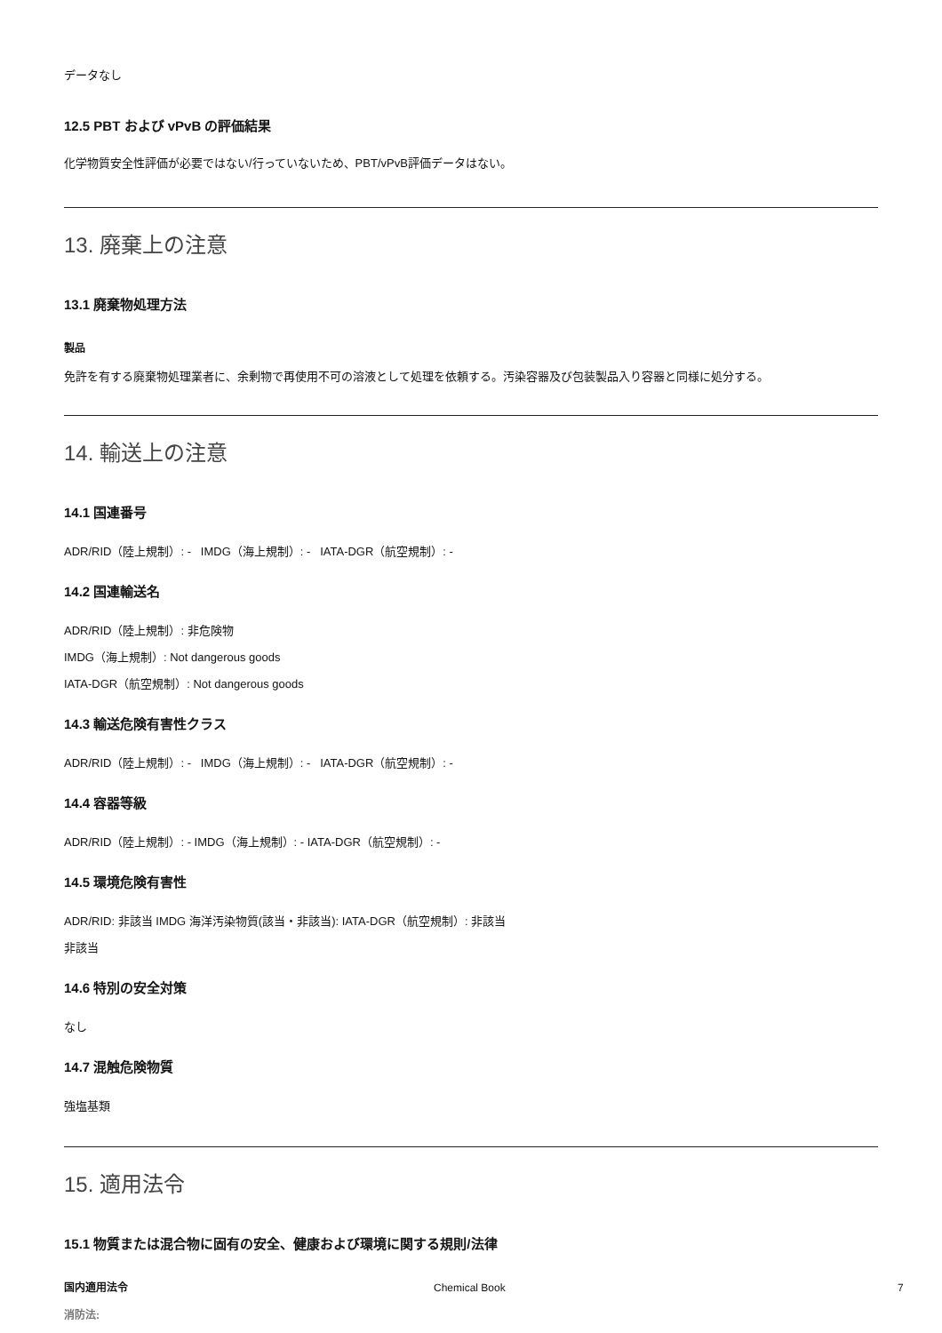データなし
12.5 PBT および vPvB の評価結果
化学物質安全性評価が必要ではない/行っていないため、PBT/vPvB評価データはない。
13. 廃棄上の注意
13.1 廃棄物処理方法
製品
免許を有する廃棄物処理業者に、余剰物で再使用不可の溶液として処理を依頼する。汚染容器及び包装製品入り容器と同様に処分する。
14. 輸送上の注意
14.1 国連番号
ADR/RID（陸上規制）: - IMDG（海上規制）: - IATA-DGR（航空規制）: -
14.2 国連輸送名
ADR/RID（陸上規制）: 非危険物
IMDG（海上規制）: Not dangerous goods
IATA-DGR（航空規制）: Not dangerous goods
14.3 輸送危険有害性クラス
ADR/RID（陸上規制）: - IMDG（海上規制）: - IATA-DGR（航空規制）: -
14.4 容器等級
ADR/RID（陸上規制）: - IMDG（海上規制）: - IATA-DGR（航空規制）: -
14.5 環境危険有害性
ADR/RID: 非該当 IMDG 海洋汚染物質(該当・非該当): IATA-DGR（航空規制）: 非該当
非該当
14.6 特別の安全対策
なし
14.7 混触危険物質
強塩基類
15. 適用法令
15.1 物質または混合物に固有の安全、健康および環境に関する規則/法律
国内適用法令
消防法:
Chemical Book 7